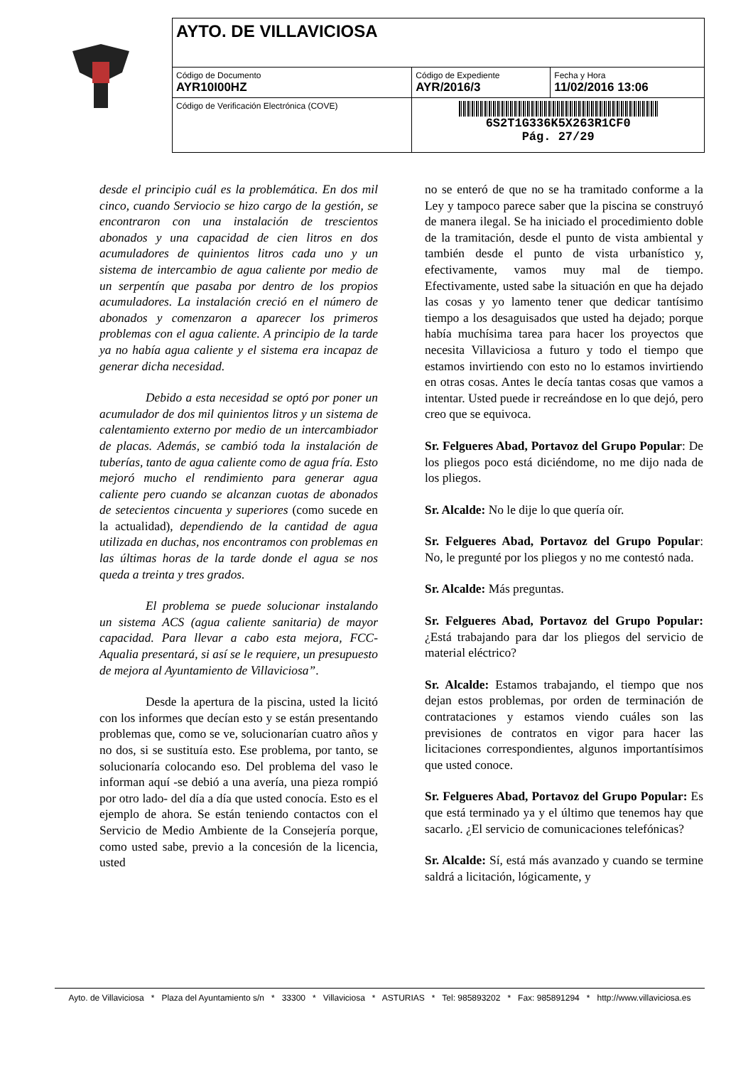| AYTO. DE VILLAVICIOSA | | |
| Código de Documento AYR10I00HZ | Código de Expediente AYR/2016/3 | Fecha y Hora 11/02/2016 13:06 |
| Código de Verificación Electrónica (COVE) | 6S2T1G336K5X263R1CF0 Pág. 27/29 | |
desde el principio cuál es la problemática. En dos mil cinco, cuando Serviocio se hizo cargo de la gestión, se encontraron con una instalación de trescientos abonados y una capacidad de cien litros en dos acumuladores de quinientos litros cada uno y un sistema de intercambio de agua caliente por medio de un serpentín que pasaba por dentro de los propios acumuladores. La instalación creció en el número de abonados y comenzaron a aparecer los primeros problemas con el agua caliente. A principio de la tarde ya no había agua caliente y el sistema era incapaz de generar dicha necesidad.
Debido a esta necesidad se optó por poner un acumulador de dos mil quinientos litros y un sistema de calentamiento externo por medio de un intercambiador de placas. Además, se cambió toda la instalación de tuberías, tanto de agua caliente como de agua fría. Esto mejoró mucho el rendimiento para generar agua caliente pero cuando se alcanzan cuotas de abonados de setecientos cincuenta y superiores (como sucede en la actualidad), dependiendo de la cantidad de agua utilizada en duchas, nos encontramos con problemas en las últimas horas de la tarde donde el agua se nos queda a treinta y tres grados.
El problema se puede solucionar instalando un sistema ACS (agua caliente sanitaria) de mayor capacidad. Para llevar a cabo esta mejora, FCC-Aqualia presentará, si así se le requiere, un presupuesto de mejora al Ayuntamiento de Villaviciosa”.
Desde la apertura de la piscina, usted la licitó con los informes que decían esto y se están presentando problemas que, como se ve, solucionarían cuatro años y no dos, si se sustituía esto. Ese problema, por tanto, se solucionaría colocando eso. Del problema del vaso le informan aquí -se debió a una avería, una pieza rompió por otro lado- del día a día que usted conocía. Esto es el ejemplo de ahora. Se están teniendo contactos con el Servicio de Medio Ambiente de la Consejería porque, como usted sabe, previo a la concesión de la licencia, usted
no se enteró de que no se ha tramitado conforme a la Ley y tampoco parece saber que la piscina se construyó de manera ilegal. Se ha iniciado el procedimiento doble de la tramitación, desde el punto de vista ambiental y también desde el punto de vista urbanístico y, efectivamente, vamos muy mal de tiempo. Efectivamente, usted sabe la situación en que ha dejado las cosas y yo lamento tener que dedicar tantísimo tiempo a los desaguisados que usted ha dejado; porque había muchísima tarea para hacer los proyectos que necesita Villaviciosa a futuro y todo el tiempo que estamos invirtiendo con esto no lo estamos invirtiendo en otras cosas. Antes le decía tantas cosas que vamos a intentar. Usted puede ir recreándose en lo que dejó, pero creo que se equivoca.
Sr. Felgueres Abad, Portavoz del Grupo Popular: De los pliegos poco está diciéndome, no me dijo nada de los pliegos.
Sr. Alcalde: No le dije lo que quería oír.
Sr. Felgueres Abad, Portavoz del Grupo Popular: No, le pregunté por los pliegos y no me contestó nada.
Sr. Alcalde: Más preguntas.
Sr. Felgueres Abad, Portavoz del Grupo Popular: ¿Está trabajando para dar los pliegos del servicio de material eléctrico?
Sr. Alcalde: Estamos trabajando, el tiempo que nos dejan estos problemas, por orden de terminación de contrataciones y estamos viendo cuáles son las previsiones de contratos en vigor para hacer las licitaciones correspondientes, algunos importantísimos que usted conoce.
Sr. Felgueres Abad, Portavoz del Grupo Popular: Es que está terminado ya y el último que tenemos hay que sacarlo. ¿El servicio de comunicaciones telefónicas?
Sr. Alcalde: Sí, está más avanzado y cuando se termine saldrá a licitación, lógicamente, y
Ayto. de Villaviciosa * Plaza del Ayuntamiento s/n * 33300 * Villaviciosa * ASTURIAS * Tel: 985893202 * Fax: 985891294 * http://www.villaviciosa.es